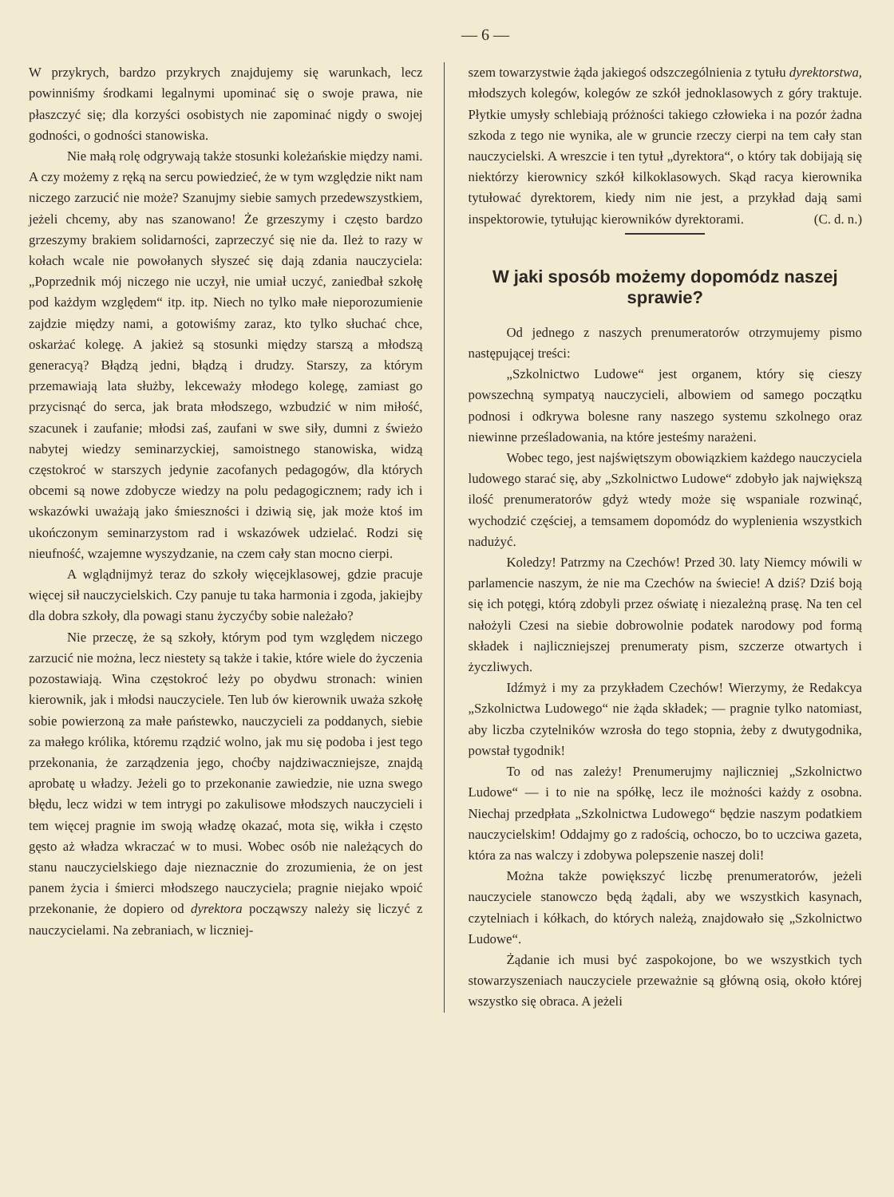— 6 —
W przykrych, bardzo przykrych znajdujemy się warunkach, lecz powinniśmy środkami legalnymi upominać się o swoje prawa, nie płaszczyć się; dla korzyści osobistych nie zapominać nigdy o swojej godności, o godności stanowiska.
Nie małą rolę odgrywają także stosunki koleżańskie między nami. A czy możemy z ręką na sercu powiedzieć, że w tym względzie nikt nam niczego zarzucić nie może? Szanujmy siebie samych przedewszystkiem, jeżeli chcemy, aby nas szanowano! Że grzeszymy i często bardzo grzeszymy brakiem solidarności, zaprzeczyć się nie da. Ileż to razy w kołach wcale nie powołanych słyszeć się dają zdania nauczyciela: „Poprzednik mój niczego nie uczył, nie umiał uczyć, zaniedbał szkołę pod każdym względem“ itp. itp. Niech no tylko małe nieporozumienie zajdzie między nami, a gotowiśmy zaraz, kto tylko słuchać chce, oskarżać kolegę. A jakież są stosunki między starszą a młodszą generacyą? Błądzą jedni, błądzą i drudzy. Starszy, za którym przemawiają lata służby, lekceważy młodego kolegę, zamiast go przycisnąć do serca, jak brata młodszego, wzbudzić w nim miłość, szacunek i zaufanie; młodsi zaś, zaufani w swe siły, dumni z świeżo nabytej wiedzy seminarzyckiej, samoistnego stanowiska, widzą częstokroć w starszych jedynie zacofanych pedagogów, dla których obcemi są nowe zdobycze wiedzy na polu pedagogicznem; rady ich i wskazówki uważają jako śmieszności i dziwią się, jak może ktoś im ukończonym seminarzystom rad i wskazówek udzielać. Rodzi się nieufność, wzajemne wyszydzanie, na czem cały stan mocno cierpi.
A wglądnijmyż teraz do szkoły więcejklasowej, gdzie pracuje więcej sił nauczycielskich. Czy panuje tu taka harmonia i zgoda, jakiejby dla dobra szkoły, dla powagi stanu życzyćby sobie należało?
Nie przeczę, że są szkoły, którym pod tym względem niczego zarzucić nie można, lecz niestety są także i takie, które wiele do życzenia pozostawiają. Wina częstokroć leży po obydwu stronach: winien kierownik, jak i młodsi nauczyciele. Ten lub ów kierownik uważa szkołę sobie powierzoną za małe państewko, nauczycieli za poddanych, siebie za małego królika, któremu rządzić wolno, jak mu się podoba i jest tego przekonania, że zarządzenia jego, choćby najdziwaczniejsze, znajdą aprobatę u władzy. Jeżeli go to przekonanie zawiedzie, nie uzna swego błędu, lecz widzi w tem intrygi po zakulisowe młodszych nauczycieli i tem więcej pragnie im swoją władzę okazać, mota się, wikła i często gęsto aż władza wkraczać w to musi. Wobec osób nie należących do stanu nauczycielskiego daje nieznacznie do zrozumienia, że on jest panem życia i śmierci młodszego nauczyciela; pragnie niejako wpoić przekonanie, że dopiero od dyrektora począwszy należy się liczyć z nauczycielami. Na zebraniach, w liczniej-
szem towarzystwie żąda jakiegoś odszczególnienia z tytułu dyrektorstwa, młodszych kolegów, kolegów ze szkół jednoklasowych z góry traktuje. Płytkie umysły schlebiają próżności takiego człowieka i na pozór żadna szkoda z tego nie wynika, ale w gruncie rzeczy cierpi na tem cały stan nauczycielski. A wreszcie i ten tytuł „dyrektora“, o który tak dobijają się niektórzy kierownicy szkół kilkoklasowych. Skąd racya kierownika tytułować dyrektorem, kiedy nim nie jest, a przykład dają sami inspektorowie, tytułując kierowników dyrektorami. (C. d. n.)
W jaki sposób możemy dopomódz naszej sprawie?
Od jednego z naszych prenumeratorów otrzymujemy pismo następującej treści:
„Szkolnictwo Ludowe“ jest organem, który się cieszy powszechną sympatyą nauczycieli, albowiem od samego początku podnosi i odkrywa bolesne rany naszego systemu szkolnego oraz niewinne prześladowania, na które jesteśmy narażeni.
Wobec tego, jest najświętszym obowiązkiem każdego nauczyciela ludowego starać się, aby „Szkolnictwo Ludowe“ zdobyło jak największą ilość prenumeratorów gdyż wtedy może się wspaniale rozwinąć, wychodzić częściej, a temsamem dopomódz do wyplenienia wszystkich nadużyć.
Koledzy! Patrzmy na Czechów! Przed 30. laty Niemcy mówili w parlamencie naszym, że nie ma Czechów na świecie! A dziś? Dziś boją się ich potęgi, którą zdobyli przez oświatę i niezależną prasę. Na ten cel nałożyli Czesi na siebie dobrowolnie podatek narodowy pod formą składek i najliczniejszej prenumeraty pism, szczerze otwartych i życzliwych.
Idźmyż i my za przykładem Czechów! Wierzymy, że Redakcya „Szkolnictwa Ludowego“ nie żąda składek; — pragnie tylko natomiast, aby liczba czytelników wzrosła do tego stopnia, żeby z dwutygodnika, powstał tygodnik!
To od nas zależy! Prenumerujmy najliczniej „Szkolnictwo Ludowe“ — i to nie na spółkę, lecz ile możności każdy z osobna. Niechaj przedpłata „Szkolnictwa Ludowego“ będzie naszym podatkiem nauczycielskim! Oddajmy go z radością, ochoczo, bo to uczciwa gazeta, która za nas walczy i zdobywa polepszenie naszej doli!
Można także powiększyć liczbę prenumeratorów, jeżeli nauczyciele stanowczo będą żądali, aby we wszystkich kasynach, czytelniach i kółkach, do których należą, znajdowało się „Szkolnictwo Ludowe“.
Żądanie ich musi być zaspokojone, bo we wszystkich tych stowarzyszeniach nauczyciele przeważnie są główną osią, około której wszystko się obraca. A jeżeli